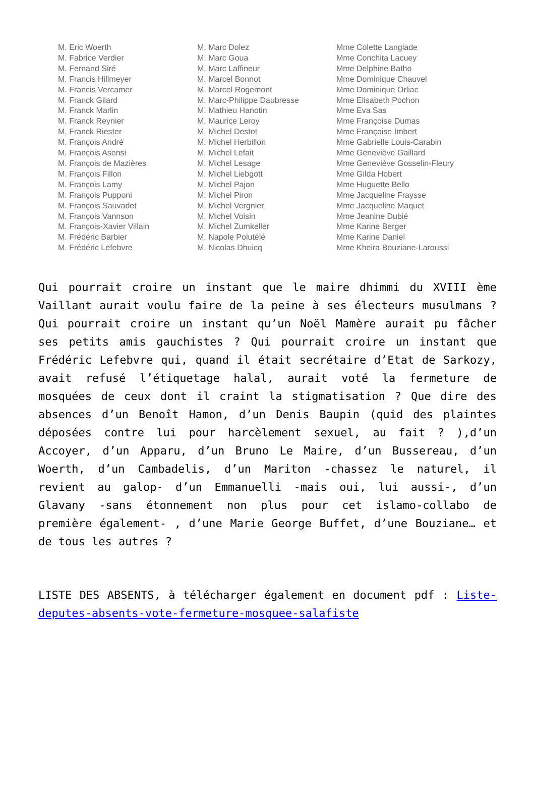M. Eric Woerth
M. Fabrice Verdier
M. Fernand Siré
M. Francis Hillmeyer
M. Francis Vercamer
M. Franck Gilard
M. Franck Marlin
M. Franck Reynier
M. Franck Riester
M. François André
M. François Asensi
M. François de Mazières
M. François Fillon
M. François Lamy
M. François Pupponi
M. François Sauvadet
M. François Vannson
M. François-Xavier Villain
M. Frédéric Barbier
M. Frédéric Lefebvre
M. Marc Dolez
M. Marc Goua
M. Marc Laffineur
M. Marcel Bonnot
M. Marcel Rogemont
M. Marc-Philippe Daubresse
M. Mathieu Hanotin
M. Maurice Leroy
M. Michel Destot
M. Michel Herbillon
M. Michel Lefait
M. Michel Lesage
M. Michel Liebgott
M. Michel Pajon
M. Michel Piron
M. Michel Vergnier
M. Michel Voisin
M. Michel Zumkeller
M. Napole Polutélé
M. Nicolas Dhuicq
Mme Colette Langlade
Mme Conchita Lacuey
Mme Delphine Batho
Mme Dominique Chauvel
Mme Dominique Orliac
Mme Elisabeth Pochon
Mme Eva Sas
Mme Françoise Dumas
Mme Françoise Imbert
Mme Gabrielle Louis-Carabin
Mme Geneviève Gaillard
Mme Geneviève Gosselin-Fleury
Mme Gilda Hobert
Mme Huguette Bello
Mme Jacqueline Fraysse
Mme Jacqueline Maquet
Mme Jeanine Dubié
Mme Karine Berger
Mme Karine Daniel
Mme Kheira Bouziane-Laroussi
Qui pourrait croire un instant que le maire dhimmi du XVIII ème Vaillant aurait voulu faire de la peine à ses électeurs musulmans ? Qui pourrait croire un instant qu’un Noël Mamère aurait pu fâcher ses petits amis gauchistes ? Qui pourrait croire un instant que Frédéric Lefebvre qui, quand il était secrétaire d’Etat de Sarkozy, avait refusé l’étiquetage halal, aurait voté la fermeture de mosquées de ceux dont il craint la stigmatisation ? Que dire des absences d’un Benoît Hamon, d’un Denis Baupin (quid des plaintes déposées contre lui pour harcèlement sexuel, au fait ? ),d’un Accoyer, d’un Apparu, d’un Bruno Le Maire, d’un Bussereau, d’un Woerth, d’un Cambadelis, d’un Mariton -chassez le naturel, il revient au galop- d’un Emmanuelli -mais oui, lui aussi-, d’un Glavany -sans étonnement non plus pour cet islamo-collabo de première également- , d’une Marie George Buffet, d’une Bouziane… et de tous les autres ?
LISTE DES ABSENTS, à télécharger également en document pdf : Liste-deputes-absents-vote-fermeture-mosquee-salafiste